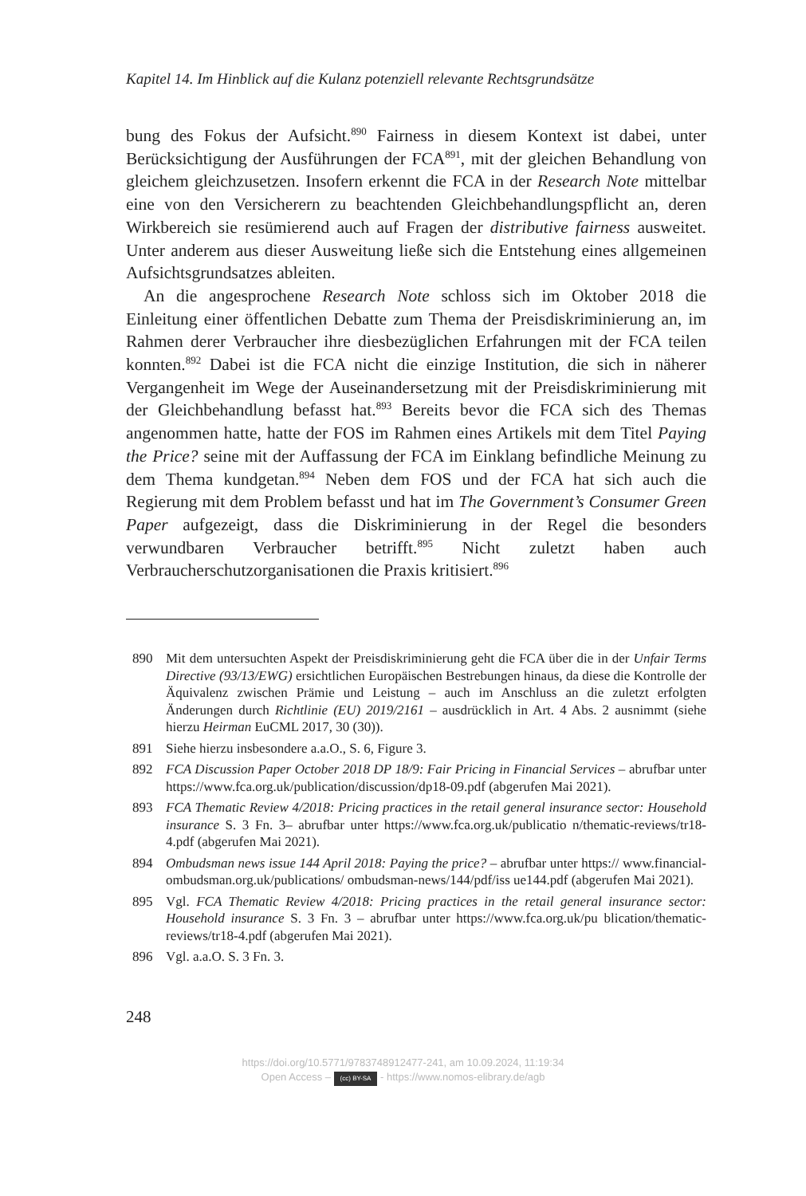Kapitel 14. Im Hinblick auf die Kulanz potenziell relevante Rechtsgrundsätze
bung des Fokus der Aufsicht.<sup>890</sup> Fairness in diesem Kontext ist dabei, unter Berücksichtigung der Ausführungen der FCA<sup>891</sup>, mit der gleichen Behandlung von gleichem gleichzusetzen. Insofern erkennt die FCA in der Research Note mittelbar eine von den Versicherern zu beachtenden Gleichbehandlungspflicht an, deren Wirkbereich sie resümierend auch auf Fragen der distributive fairness ausweitet. Unter anderem aus dieser Ausweitung ließe sich die Entstehung eines allgemeinen Aufsichtsgrundsatzes ableiten.
An die angesprochene Research Note schloss sich im Oktober 2018 die Einleitung einer öffentlichen Debatte zum Thema der Preisdiskriminierung an, im Rahmen derer Verbraucher ihre diesbezüglichen Erfahrungen mit der FCA teilen konnten.<sup>892</sup> Dabei ist die FCA nicht die einzige Institution, die sich in näherer Vergangenheit im Wege der Auseinandersetzung mit der Preisdiskriminierung mit der Gleichbehandlung befasst hat.<sup>893</sup> Bereits bevor die FCA sich des Themas angenommen hatte, hatte der FOS im Rahmen eines Artikels mit dem Titel Paying the Price? seine mit der Auffassung der FCA im Einklang befindliche Meinung zu dem Thema kundgetan.<sup>894</sup> Neben dem FOS und der FCA hat sich auch die Regierung mit dem Problem befasst und hat im The Government’s Consumer Green Paper aufgezeigt, dass die Diskriminierung in der Regel die besonders verwundbaren Verbraucher betrifft.<sup>895</sup> Nicht zuletzt haben auch Verbraucherschutzorganisationen die Praxis kritisiert.<sup>896</sup>
890 Mit dem untersuchten Aspekt der Preisdiskriminierung geht die FCA über die in der Unfair Terms Directive (93/13/EWG) ersichtlichen Europäischen Bestrebungen hinaus, da diese die Kontrolle der Äquivalenz zwischen Prämie und Leistung – auch im Anschluss an die zuletzt erfolgten Änderungen durch Richtlinie (EU) 2019/2161 – ausdrücklich in Art. 4 Abs. 2 ausnimmt (siehe hierzu Heirman EuCML 2017, 30 (30)).
891 Siehe hierzu insbesondere a.a.O., S. 6, Figure 3.
892 FCA Discussion Paper October 2018 DP 18/9: Fair Pricing in Financial Services – abrufbar unter https://www.fca.org.uk/publication/discussion/dp18-09.pdf (abgerufen Mai 2021).
893 FCA Thematic Review 4/2018: Pricing practices in the retail general insurance sector: Household insurance S. 3 Fn. 3– abrufbar unter https://www.fca.org.uk/publicatio n/thematic-reviews/tr18-4.pdf (abgerufen Mai 2021).
894 Ombudsman news issue 144 April 2018: Paying the price? – abrufbar unter https:// www.financial-ombudsman.org.uk/publications/ ombudsman-news/144/pdf/iss ue144.pdf (abgerufen Mai 2021).
895 Vgl. FCA Thematic Review 4/2018: Pricing practices in the retail general insurance sector: Household insurance S. 3 Fn. 3 – abrufbar unter https://www.fca.org.uk/pu blication/thematic-reviews/tr18-4.pdf (abgerufen Mai 2021).
896 Vgl. a.a.O. S. 3 Fn. 3.
248
https://doi.org/10.5771/9783748912477-241, am 10.09.2024, 11:19:34
Open Access – (cc) BY-SA - https://www.nomos-elibrary.de/agb